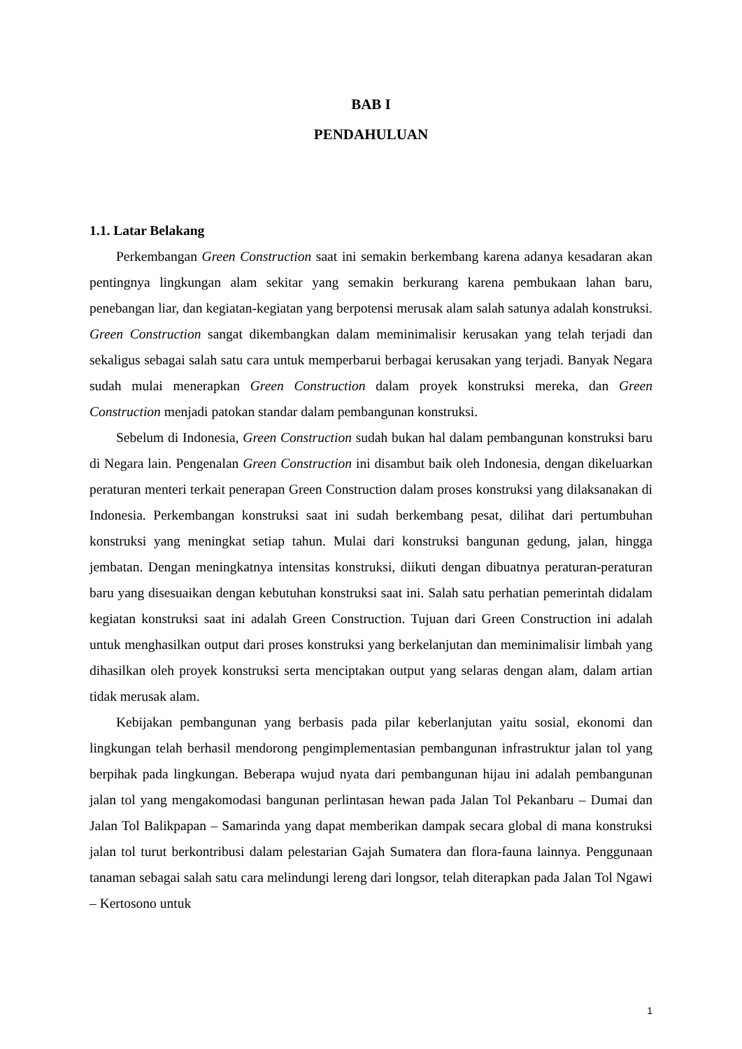BAB I
PENDAHULUAN
1.1. Latar Belakang
Perkembangan Green Construction saat ini semakin berkembang karena adanya kesadaran akan pentingnya lingkungan alam sekitar yang semakin berkurang karena pembukaan lahan baru, penebangan liar, dan kegiatan-kegiatan yang berpotensi merusak alam salah satunya adalah konstruksi. Green Construction sangat dikembangkan dalam meminimalisir kerusakan yang telah terjadi dan sekaligus sebagai salah satu cara untuk memperbarui berbagai kerusakan yang terjadi. Banyak Negara sudah mulai menerapkan Green Construction dalam proyek konstruksi mereka, dan Green Construction menjadi patokan standar dalam pembangunan konstruksi.
Sebelum di Indonesia, Green Construction sudah bukan hal dalam pembangunan konstruksi baru di Negara lain. Pengenalan Green Construction ini disambut baik oleh Indonesia, dengan dikeluarkan peraturan menteri terkait penerapan Green Construction dalam proses konstruksi yang dilaksanakan di Indonesia. Perkembangan konstruksi saat ini sudah berkembang pesat, dilihat dari pertumbuhan konstruksi yang meningkat setiap tahun. Mulai dari konstruksi bangunan gedung, jalan, hingga jembatan. Dengan meningkatnya intensitas konstruksi, diikuti dengan dibuatnya peraturan-peraturan baru yang disesuaikan dengan kebutuhan konstruksi saat ini. Salah satu perhatian pemerintah didalam kegiatan konstruksi saat ini adalah Green Construction. Tujuan dari Green Construction ini adalah untuk menghasilkan output dari proses konstruksi yang berkelanjutan dan meminimalisir limbah yang dihasilkan oleh proyek konstruksi serta menciptakan output yang selaras dengan alam, dalam artian tidak merusak alam.
Kebijakan pembangunan yang berbasis pada pilar keberlanjutan yaitu sosial, ekonomi dan lingkungan telah berhasil mendorong pengimplementasian pembangunan infrastruktur jalan tol yang berpihak pada lingkungan. Beberapa wujud nyata dari pembangunan hijau ini adalah pembangunan jalan tol yang mengakomodasi bangunan perlintasan hewan pada Jalan Tol Pekanbaru – Dumai dan Jalan Tol Balikpapan – Samarinda yang dapat memberikan dampak secara global di mana konstruksi jalan tol turut berkontribusi dalam pelestarian Gajah Sumatera dan flora-fauna lainnya. Penggunaan tanaman sebagai salah satu cara melindungi lereng dari longsor, telah diterapkan pada Jalan Tol Ngawi – Kertosono untuk
1